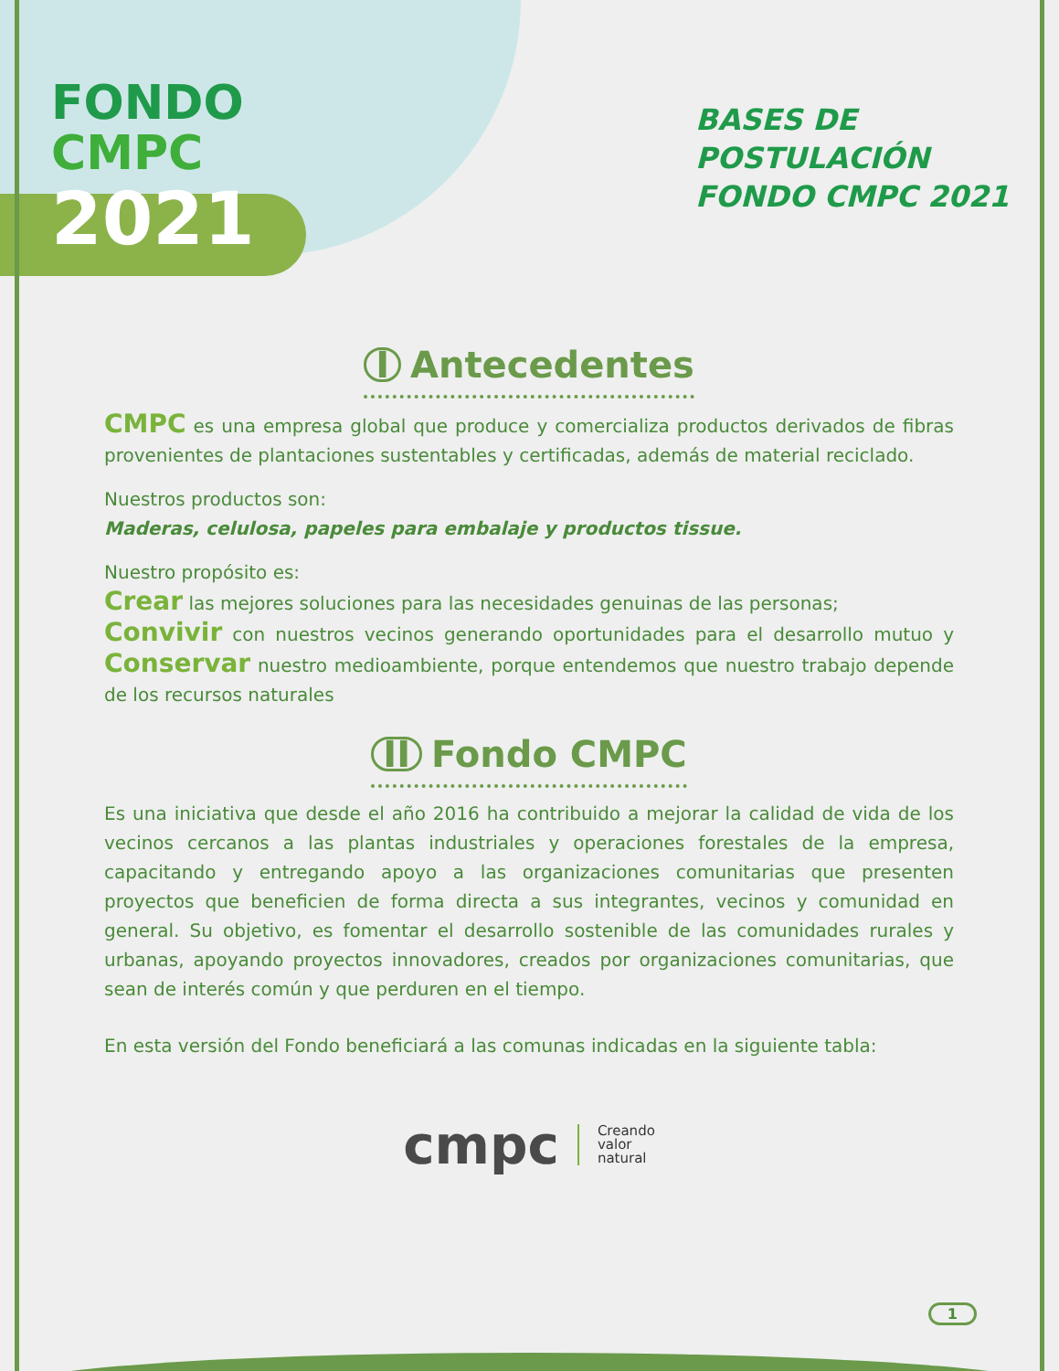FONDO
CMPC
2021
BASES DE
POSTULACIÓN
FONDO CMPC 2021
I Antecedentes
CMPC es una empresa global que produce y comercializa productos derivados de fibras provenientes de plantaciones sustentables y certificadas, además de material reciclado.
Nuestros productos son:
Maderas, celulosa, papeles para embalaje y productos tissue.
Nuestro propósito es:
Crear las mejores soluciones para las necesidades genuinas de las personas;
Convivir con nuestros vecinos generando oportunidades para el desarrollo mutuo y Conservar nuestro medioambiente, porque entendemos que nuestro trabajo depende de los recursos naturales
II Fondo CMPC
Es una iniciativa que desde el año 2016 ha contribuido a mejorar la calidad de vida de los vecinos cercanos a las plantas industriales y operaciones forestales de la empresa, capacitando y entregando apoyo a las organizaciones comunitarias que presenten proyectos que beneficien de forma directa a sus integrantes, vecinos y comunidad en general. Su objetivo, es fomentar el desarrollo sostenible de las comunidades rurales y urbanas, apoyando proyectos innovadores, creados por organizaciones comunitarias, que sean de interés común y que perduren en el tiempo.
En esta versión del Fondo beneficiará a las comunas indicadas en la siguiente tabla:
cmpc
Creando
valor
natural
1